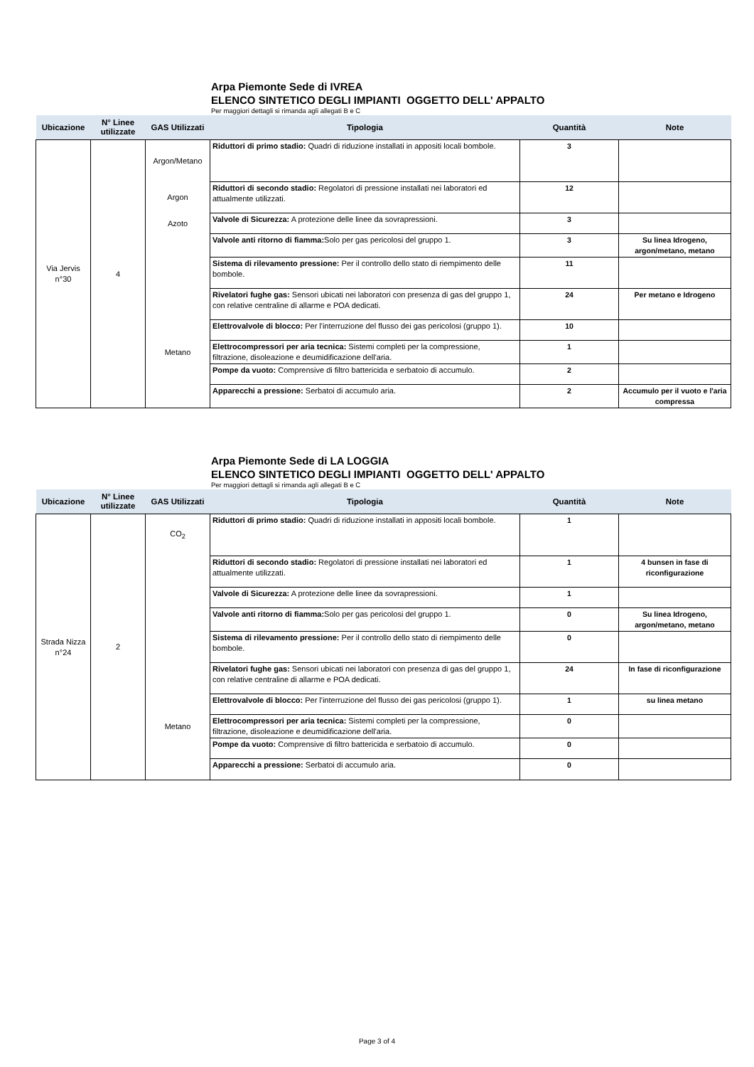Arpa Piemonte Sede di IVREA
ELENCO SINTETICO DEGLI IMPIANTI OGGETTO DELL' APPALTO
Per maggiori dettagli si rimanda agli allegati B e C
| Ubicazione | N° Linee utilizzate | GAS Utilizzati | Tipologia | Quantità | Note |
| --- | --- | --- | --- | --- | --- |
| Via Jervis n°30 | 4 | Argon/Metano | Riduttori di primo stadio: Quadri di riduzione installati in appositi locali bombole. | 3 | |
| | | Argon | Riduttori di secondo stadio: Regolatori di pressione installati nei laboratori ed attualmente utilizzati. | 12 | |
| | | Azoto | Valvole di Sicurezza: A protezione delle linee da sovrapressioni. | 3 | |
| | | | Valvole anti ritorno di fiamma: Solo per gas pericolosi del gruppo 1. | 3 | Su linea Idrogeno, argon/metano, metano |
| | | | Sistema di rilevamento pressione: Per il controllo dello stato di riempimento delle bombole. | 11 | |
| | | | Rivelatori fughe gas: Sensori ubicati nei laboratori con presenza di gas del gruppo 1, con relative centraline di allarme e POA dedicati. | 24 | Per metano e Idrogeno |
| | | | Elettrovalvole di blocco: Per l'interruzione del flusso dei gas pericolosi (gruppo 1). | 10 | |
| | | Metano | Elettrocompressori per aria tecnica: Sistemi completi per la compressione, filtrazione, disoleazione e deumidificazione dell'aria. | 1 | |
| | | | Pompe da vuoto: Comprensive di filtro battericida e serbatoio di accumulo. | 2 | |
| | | | Apparecchi a pressione: Serbatoi di accumulo aria. | 2 | Accumulo per il vuoto e l'aria compressa |
Arpa Piemonte Sede di LA LOGGIA
ELENCO SINTETICO DEGLI IMPIANTI OGGETTO DELL' APPALTO
Per maggiori dettagli si rimanda agli allegati B e C
| Ubicazione | N° Linee utilizzate | GAS Utilizzati | Tipologia | Quantità | Note |
| --- | --- | --- | --- | --- | --- |
| Strada Nizza n°24 | 2 | CO<sub>2</sub> | Riduttori di primo stadio: Quadri di riduzione installati in appositi locali bombole. | 1 | |
| | | | Riduttori di secondo stadio: Regolatori di pressione installati nei laboratori ed attualmente utilizzati. | 1 | 4 bunsen in fase di riconfigurazione |
| | | | Valvole di Sicurezza: A protezione delle linee da sovrapressioni. | 1 | |
| | | | Valvole anti ritorno di fiamma: Solo per gas pericolosi del gruppo 1. | 0 | Su linea Idrogeno, argon/metano, metano |
| | | | Sistema di rilevamento pressione: Per il controllo dello stato di riempimento delle bombole. | 0 | |
| | | | Rivelatori fughe gas: Sensori ubicati nei laboratori con presenza di gas del gruppo 1, con relative centraline di allarme e POA dedicati. | 24 | In fase di riconfigurazione |
| | | | Elettrovalvole di blocco: Per l'interruzione del flusso dei gas pericolosi (gruppo 1). | 1 | su linea metano |
| | | Metano | Elettrocompressori per aria tecnica: Sistemi completi per la compressione, filtrazione, disoleazione e deumidificazione dell'aria. | 0 | |
| | | | Pompe da vuoto: Comprensive di filtro battericida e serbatoio di accumulo. | 0 | |
| | | | Apparecchi a pressione: Serbatoi di accumulo aria. | 0 | |
Page 3 of 4